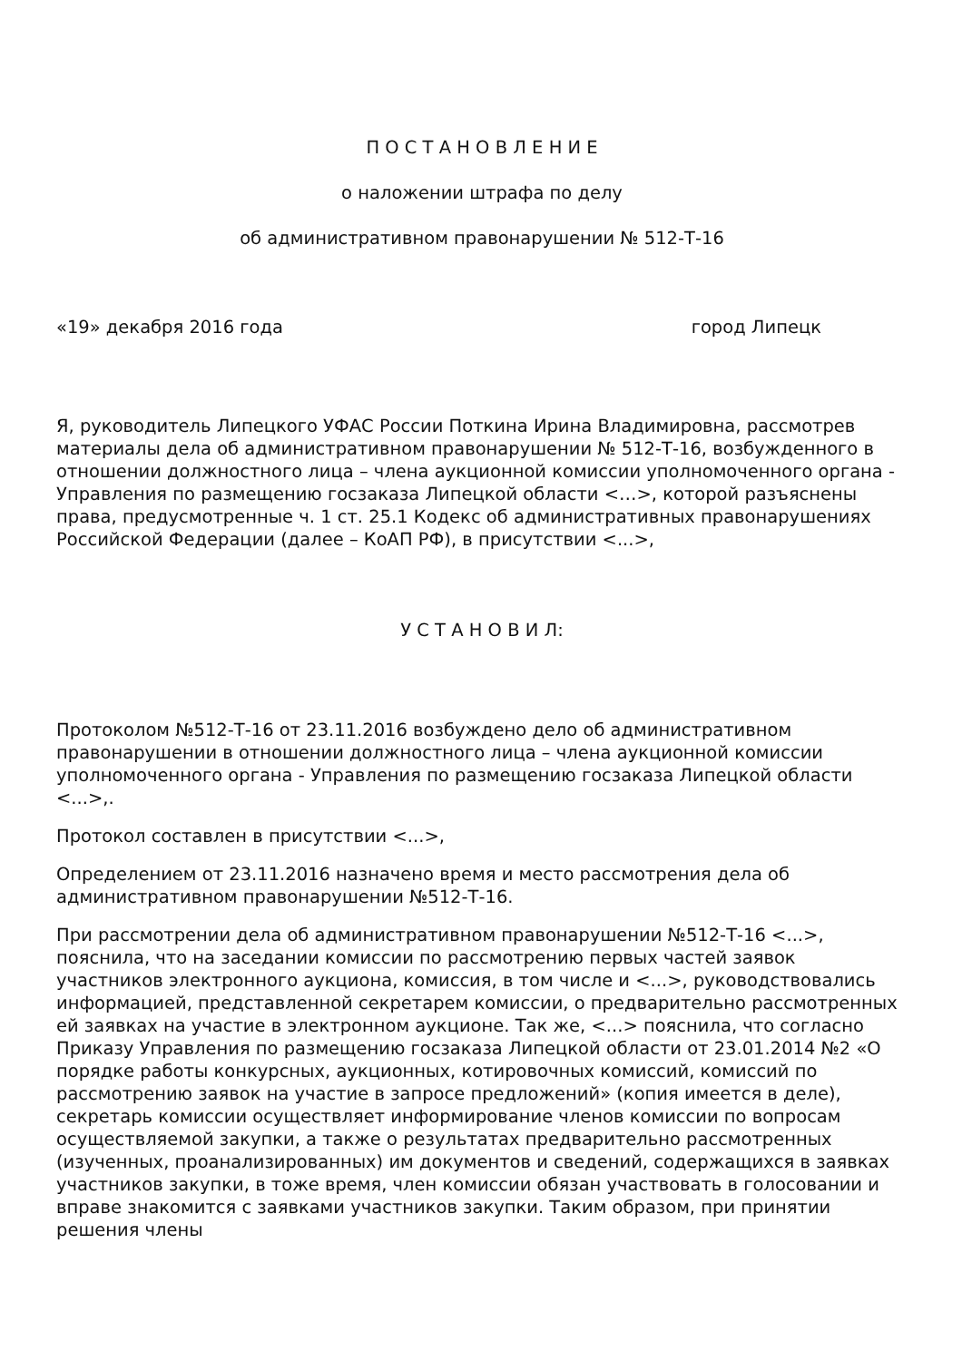П О С Т А Н О В Л Е Н И Е
о наложении штрафа по делу
об административном правонарушении № 512-Т-16
«19» декабря 2016 года город Липецк
Я, руководитель Липецкого УФАС России Поткина Ирина Владимировна, рассмотрев материалы дела об административном правонарушении № 512-Т-16, возбужденного в отношении должностного лица – члена аукционной комиссии уполномоченного органа - Управления по размещению госзаказа Липецкой области <…>, которой разъяснены права, предусмотренные ч. 1 ст. 25.1 Кодекс об административных правонарушениях Российской Федерации (далее – КоАП РФ), в присутствии <...>,
У С Т А Н О В И Л:
Протоколом №512-Т-16 от 23.11.2016 возбуждено дело об административном правонарушении в отношении должностного лица – члена аукционной комиссии уполномоченного органа - Управления по размещению госзаказа Липецкой области <...>,.
Протокол составлен в присутствии <...>,
Определением от 23.11.2016 назначено время и место рассмотрения дела об административном правонарушении №512-Т-16.
При рассмотрении дела об административном правонарушении №512-Т-16 <...>, пояснила, что на заседании комиссии по рассмотрению первых частей заявок участников электронного аукциона, комиссия, в том числе и <...>, руководствовались информацией, представленной секретарем комиссии, о предварительно рассмотренных ей заявках на участие в электронном аукционе. Так же, <...> пояснила, что согласно Приказу Управления по размещению госзаказа Липецкой области от 23.01.2014 №2 «О порядке работы конкурсных, аукционных, котировочных комиссий, комиссий по рассмотрению заявок на участие в запросе предложений» (копия имеется в деле), секретарь комиссии осуществляет информирование членов комиссии по вопросам осуществляемой закупки, а также о результатах предварительно рассмотренных (изученных, проанализированных) им документов и сведений, содержащихся в заявках участников закупки, в тоже время, член комиссии обязан участвовать в голосовании и вправе знакомится с заявками участников закупки. Таким образом, при принятии решения члены